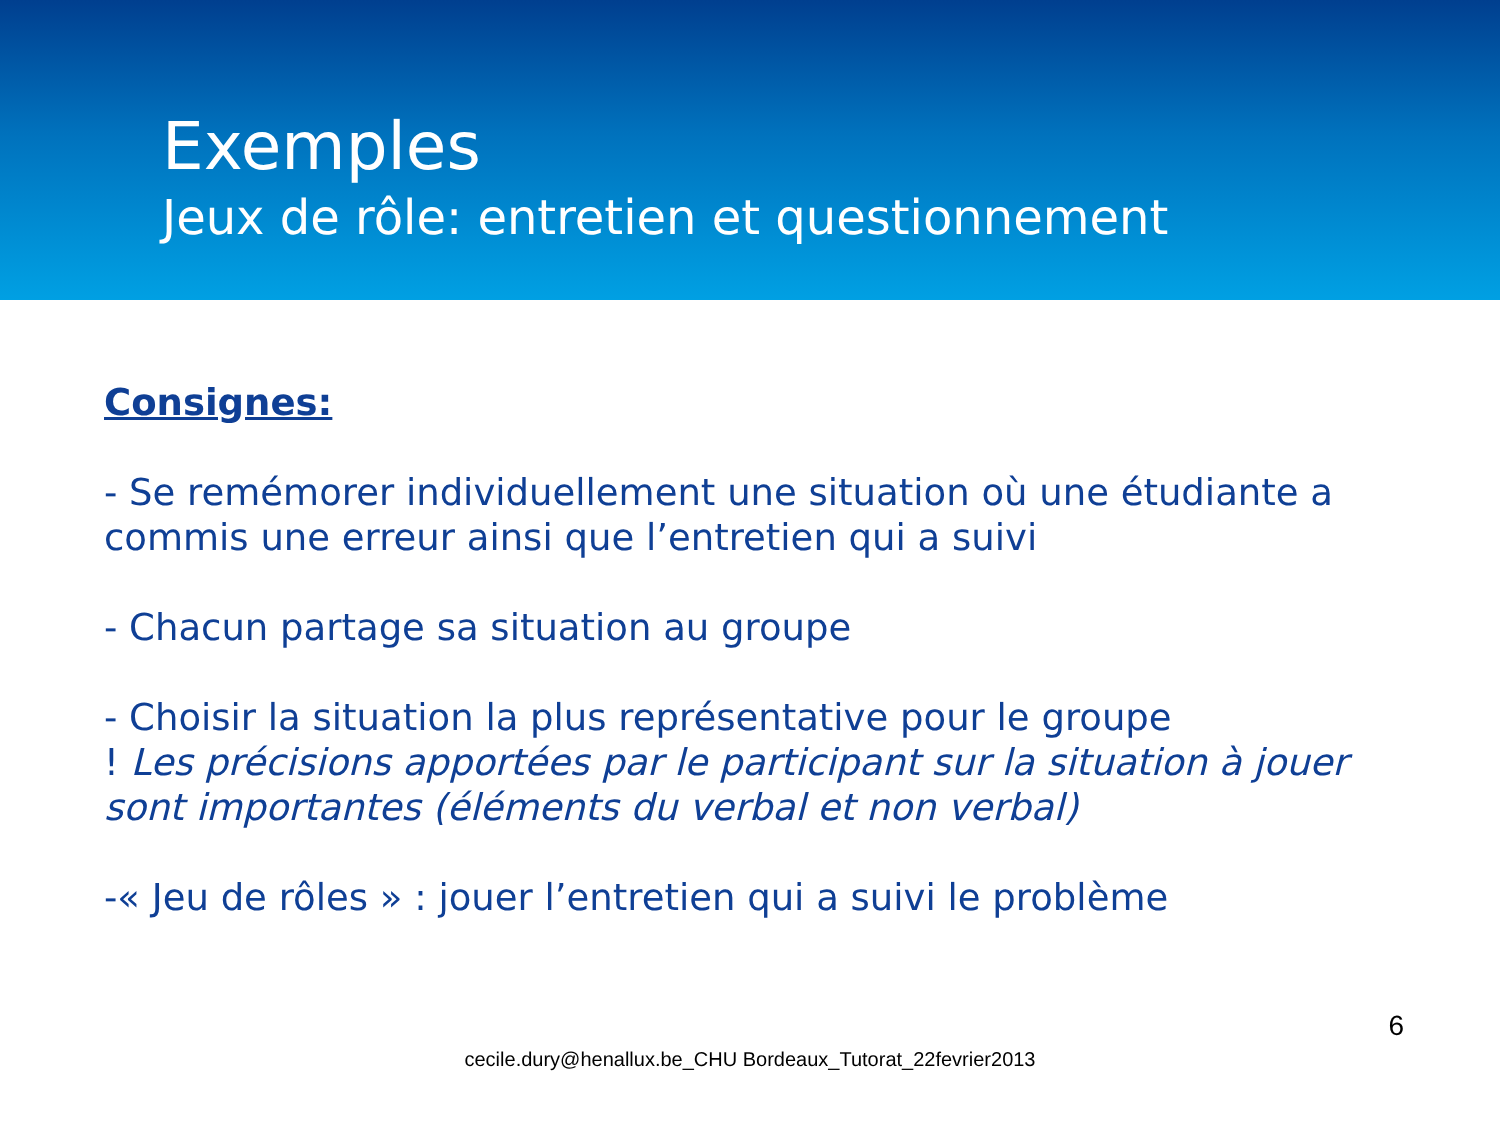Exemples
Jeux de rôle: entretien et questionnement
Consignes:
- Se remémorer individuellement une situation où une étudiante a commis une erreur ainsi que l’entretien qui a suivi
- Chacun partage sa situation au groupe
- Choisir la situation la plus représentative pour le groupe
! Les précisions apportées par le participant sur la situation à jouer sont importantes (éléments du verbal et non verbal)
-« Jeu de rôles » : jouer l’entretien qui a suivi le problème
6
cecile.dury@henallux.be_CHU Bordeaux_Tutorat_22fevrier2013